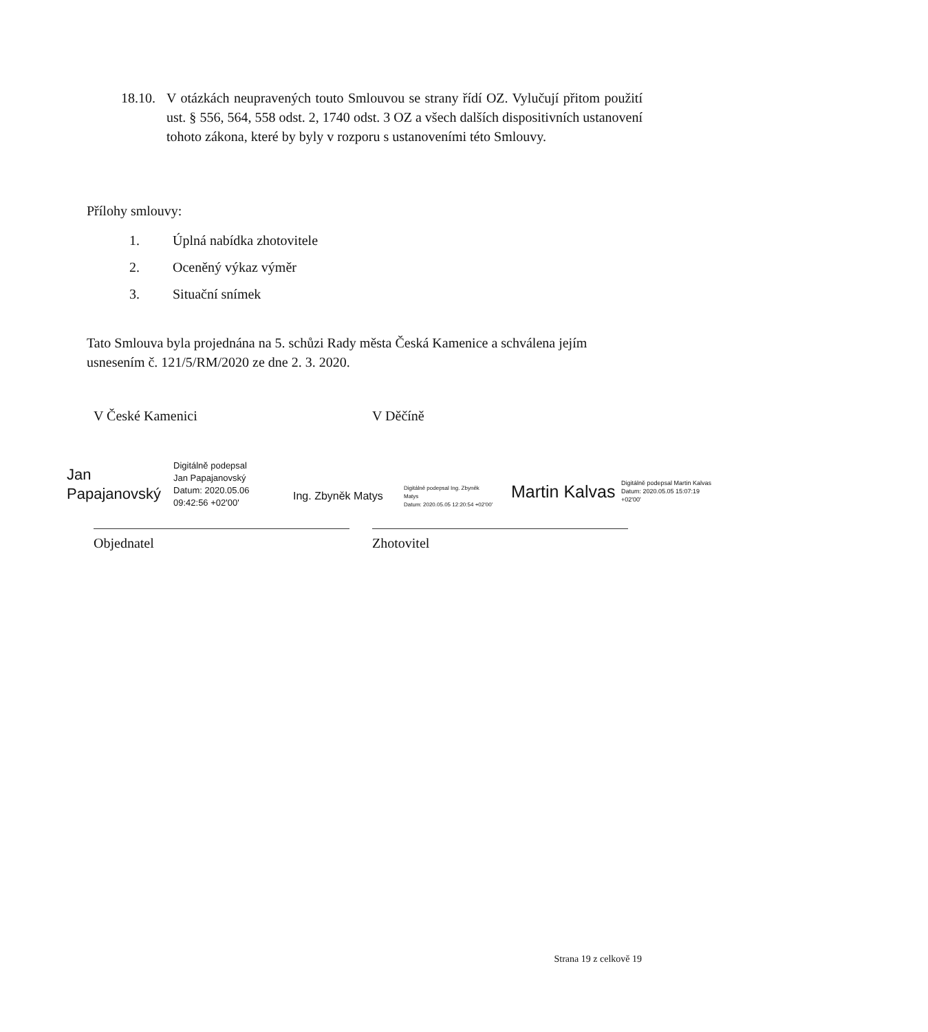18.10.
V otázkách neupravených touto Smlouvou se strany řídí OZ. Vylučují přitom použití ust. § 556, 564, 558 odst. 2, 1740 odst. 3 OZ a všech dalších dispositivních ustanovení tohoto zákona, které by byly v rozporu s ustanoveními této Smlouvy.
Přílohy smlouvy:
1. Úplná nabídka zhotovitele
2. Oceněný výkaz výměr
3. Situační snímek
Tato Smlouva byla projednána na 5. schůzi Rady města Česká Kamenice a schválena jejím usnesením č. 121/5/RM/2020 ze dne 2. 3. 2020.
V České Kamenici V Děčíně
Jan
Papajanovský
Digitálně podepsal
Jan Papajanovský
Datum: 2020.05.06
09:42:56 +02'00'
Ing. Zbyněk Matys
Digitálně podepsal Ing. Zbyněk
Matys
Datum: 2020.05.05 12:20:54 +02'00'
Martin Kalvas
Digitálně podepsal Martin Kalvas
Datum: 2020.05.05 15:07:19
+02'00'
Objednatel Zhotovitel
Strana 19 z celkově 19